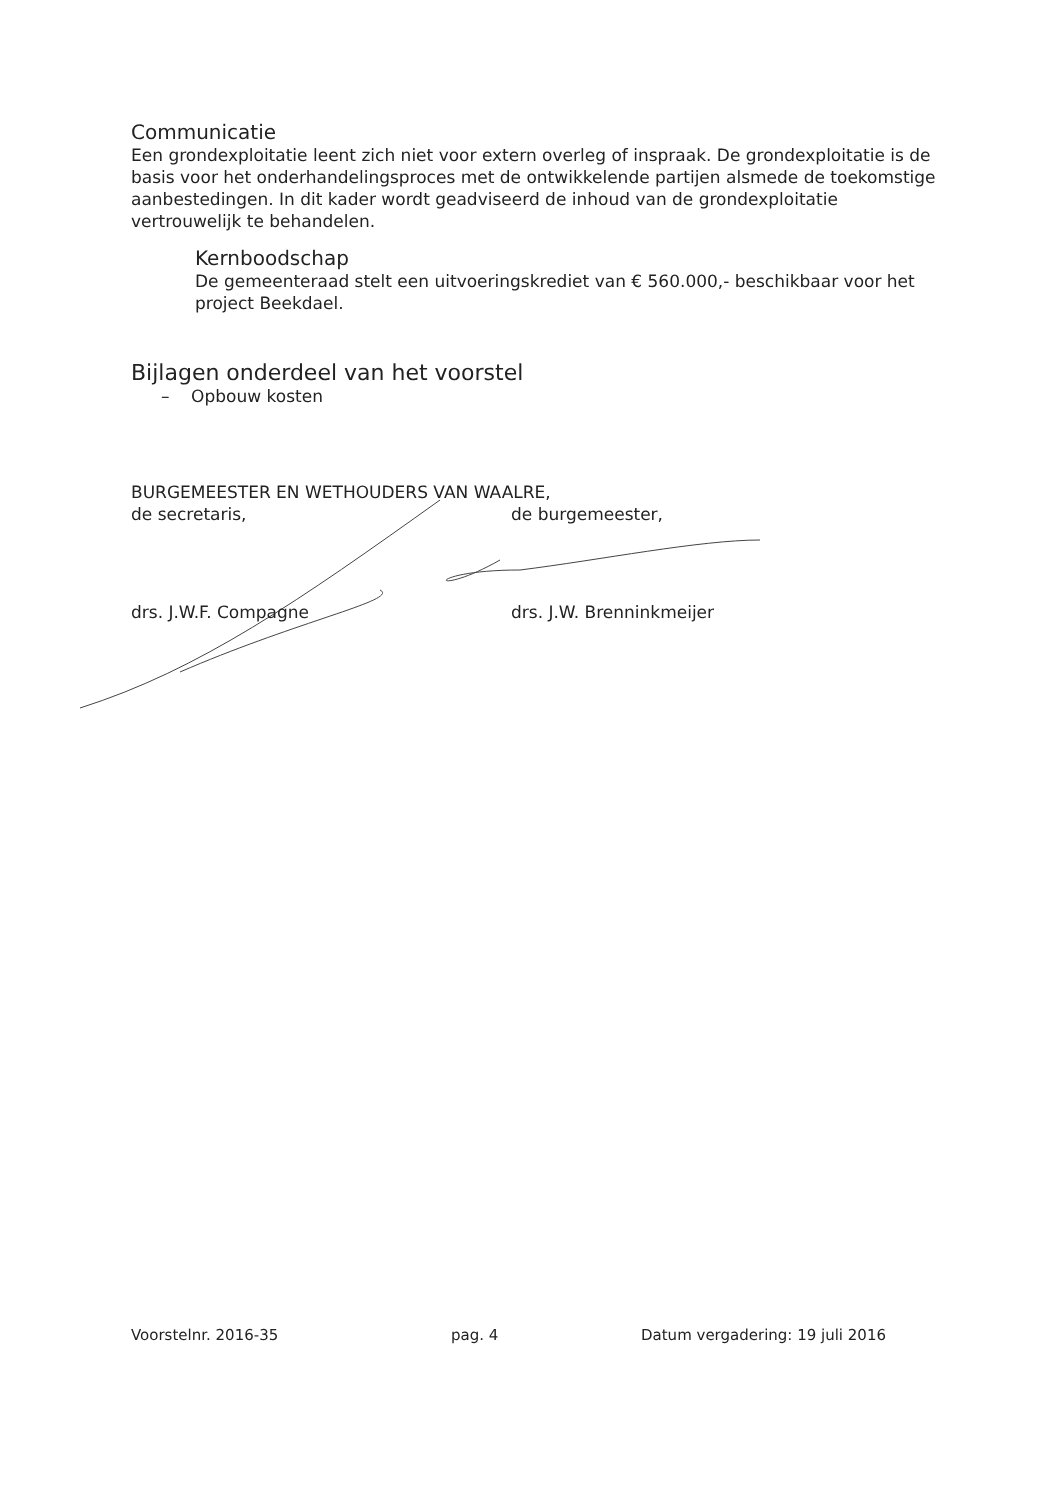Communicatie
Een grondexploitatie leent zich niet voor extern overleg of inspraak. De grondexploitatie is de basis voor het onderhandelingsproces met de ontwikkelende partijen alsmede de toekomstige aanbestedingen. In dit kader wordt geadviseerd de inhoud van de grondexploitatie vertrouwelijk te behandelen.
Kernboodschap
De gemeenteraad stelt een uitvoeringskrediet van € 560.000,- beschikbaar voor het project Beekdael.
Bijlagen onderdeel van het voorstel
– Opbouw kosten
BURGEMEESTER EN WETHOUDERS VAN WAALRE,
de secretaris, de burgemeester,
drs. J.W.F. Compagne drs. J.W. Brenninkmeijer
Voorstelnr. 2016-35 pag. 4 Datum vergadering: 19 juli 2016